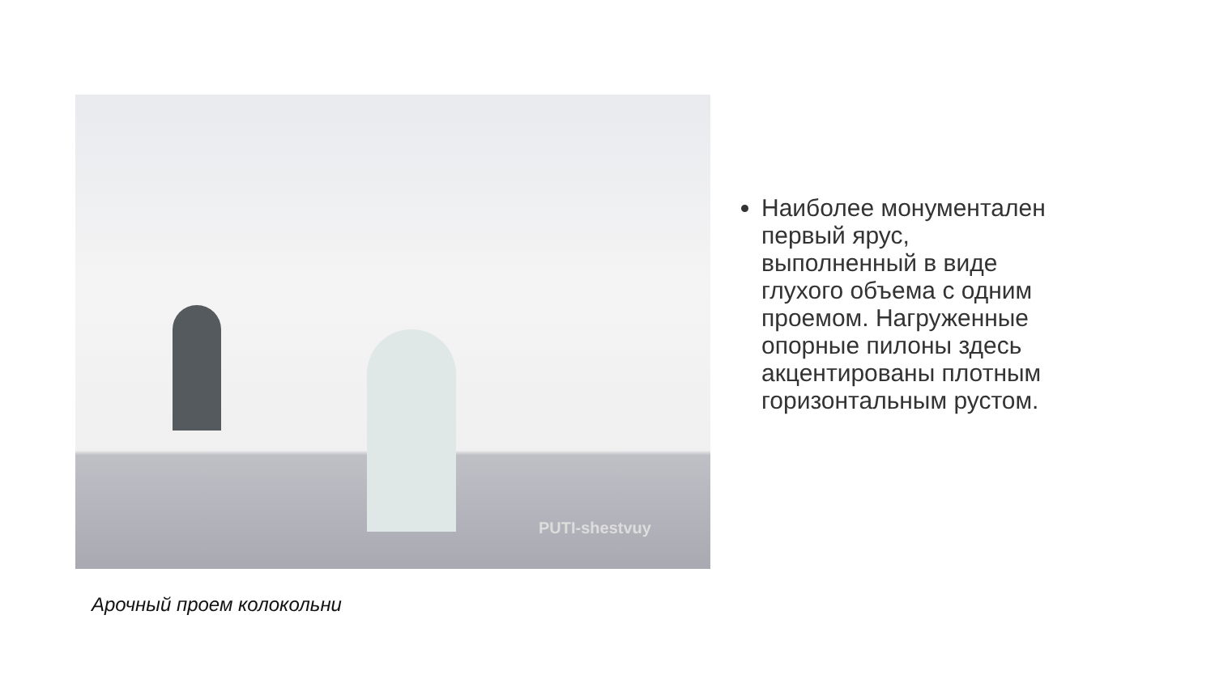PUTI-shestvuy
Арочный проем колокольни
Наиболее монументален первый ярус, выполненный в виде глухого объема с одним проемом. Нагруженные опорные пилоны здесь акцентированы плотным горизонтальным рустом.